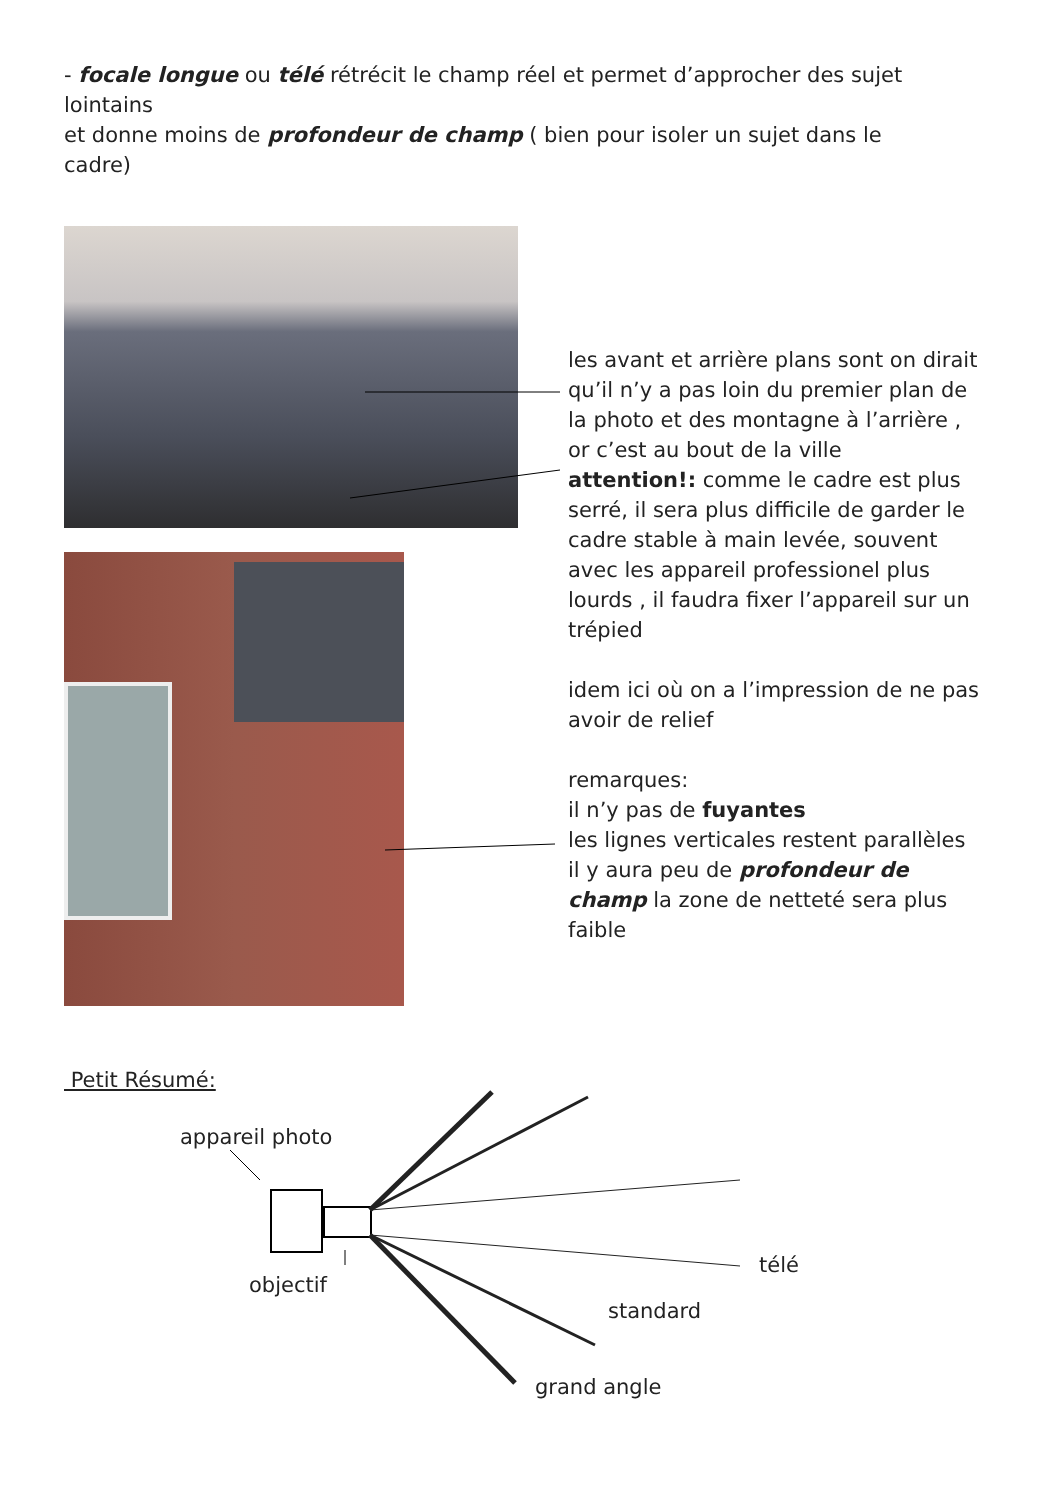- focale longue ou télé rétrécit le champ réel et permet d’approcher des sujet lointains
et donne moins de profondeur de champ ( bien pour isoler un sujet dans le cadre)
les avant et arrière plans sont on dirait qu’il n’y a pas loin du premier plan de la photo et des montagne à l’arrière , or c’est au bout de la ville
attention!: comme le cadre est plus serré, il sera plus difficile de garder le cadre stable à main levée, souvent avec les appareil professionel plus lourds , il faudra fixer l’appareil sur un trépied
idem ici où on a l’impression de ne pas avoir de relief
remarques:
il n’y pas de fuyantes
les lignes verticales restent parallèles
il y aura peu de profondeur de champ la zone de netteté sera plus faible
Petit Résumé:
appareil photo
objectif
télé
standard
grand angle